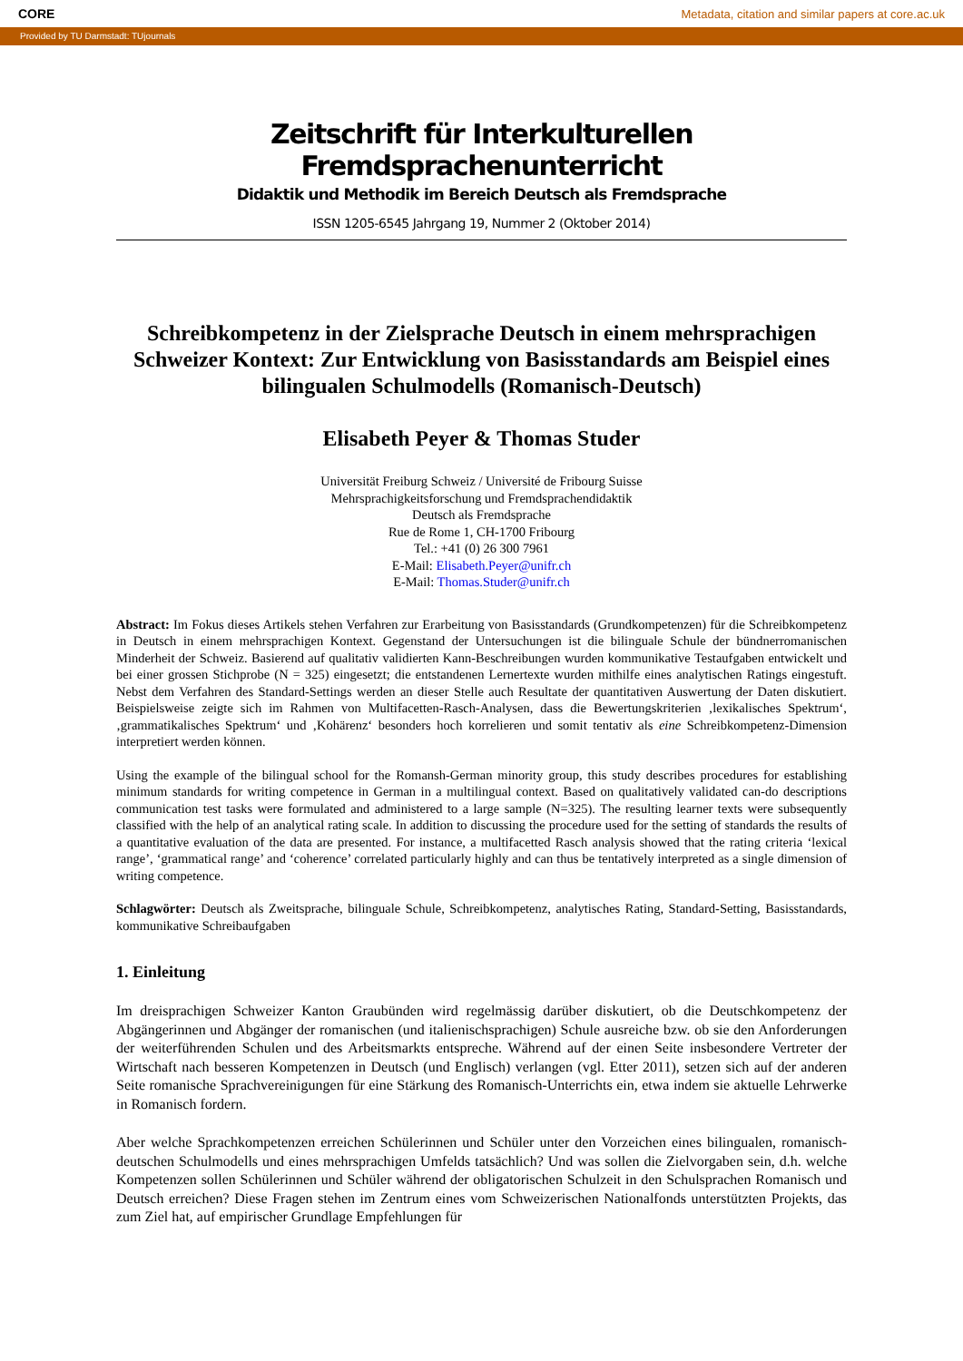CORE Metadata, citation and similar papers at core.ac.uk
Provided by TU Darmstadt: TUjournals
Zeitschrift für Interkulturellen Fremdsprachenunterricht
Didaktik und Methodik im Bereich Deutsch als Fremdsprache
ISSN 1205-6545 Jahrgang 19, Nummer 2 (Oktober 2014)
Schreibkompetenz in der Zielsprache Deutsch in einem mehrsprachigen Schweizer Kontext: Zur Entwicklung von Basisstandards am Beispiel eines bilingualen Schulmodells (Romanisch-Deutsch)
Elisabeth Peyer & Thomas Studer
Universität Freiburg Schweiz / Université de Fribourg Suisse
Mehrsprachigkeitsforschung und Fremdsprachendidaktik
Deutsch als Fremdsprache
Rue de Rome 1, CH-1700 Fribourg
Tel.: +41 (0) 26 300 7961
E-Mail: Elisabeth.Peyer@unifr.ch
E-Mail: Thomas.Studer@unifr.ch
Abstract: Im Fokus dieses Artikels stehen Verfahren zur Erarbeitung von Basisstandards (Grundkompetenzen) für die Schreibkompetenz in Deutsch in einem mehrsprachigen Kontext. Gegenstand der Untersuchungen ist die bilinguale Schule der bündnerromanischen Minderheit der Schweiz. Basierend auf qualitativ validierten Kann-Beschreibungen wurden kommunikative Testaufgaben entwickelt und bei einer grossen Stichprobe (N = 325) eingesetzt; die entstandenen Lernertexte wurden mithilfe eines analytischen Ratings eingestuft. Nebst dem Verfahren des Standard-Settings werden an dieser Stelle auch Resultate der quantitativen Auswertung der Daten diskutiert. Beispielsweise zeigte sich im Rahmen von Multifacetten-Rasch-Analysen, dass die Bewertungskriterien ‚lexikalisches Spektrum‘, ‚grammatikalisches Spektrum‘ und ‚Kohärenz‘ besonders hoch korrelieren und somit tentativ als eine Schreibkompetenz-Dimension interpretiert werden können.
Using the example of the bilingual school for the Romansh-German minority group, this study describes procedures for establishing minimum standards for writing competence in German in a multilingual context. Based on qualitatively validated can-do descriptions communication test tasks were formulated and administered to a large sample (N=325). The resulting learner texts were subsequently classified with the help of an analytical rating scale. In addition to discussing the procedure used for the setting of standards the results of a quantitative evaluation of the data are presented. For instance, a multifacetted Rasch analysis showed that the rating criteria ‘lexical range’, ‘grammatical range’ and ‘coherence’ correlated particularly highly and can thus be tentatively interpreted as a single dimension of writing competence.
Schlagwörter: Deutsch als Zweitsprache, bilinguale Schule, Schreibkompetenz, analytisches Rating, Standard-Setting, Basisstandards, kommunikative Schreibaufgaben
1. Einleitung
Im dreisprachigen Schweizer Kanton Graubünden wird regelmässig darüber diskutiert, ob die Deutschkompetenz der Abgängerinnen und Abgänger der romanischen (und italienischsprachigen) Schule ausreiche bzw. ob sie den Anforderungen der weiterführenden Schulen und des Arbeitsmarkts entspreche. Während auf der einen Seite insbesondere Vertreter der Wirtschaft nach besseren Kompetenzen in Deutsch (und Englisch) verlangen (vgl. Etter 2011), setzen sich auf der anderen Seite romanische Sprachvereinigungen für eine Stärkung des Romanisch-Unterrichts ein, etwa indem sie aktuelle Lehrwerke in Romanisch fordern.
Aber welche Sprachkompetenzen erreichen Schülerinnen und Schüler unter den Vorzeichen eines bilingualen, romanisch-deutschen Schulmodells und eines mehrsprachigen Umfelds tatsächlich? Und was sollen die Zielvorgaben sein, d.h. welche Kompetenzen sollen Schülerinnen und Schüler während der obligatorischen Schulzeit in den Schulsprachen Romanisch und Deutsch erreichen? Diese Fragen stehen im Zentrum eines vom Schweizerischen Nationalfonds unterstützten Projekts, das zum Ziel hat, auf empirischer Grundlage Empfehlungen für